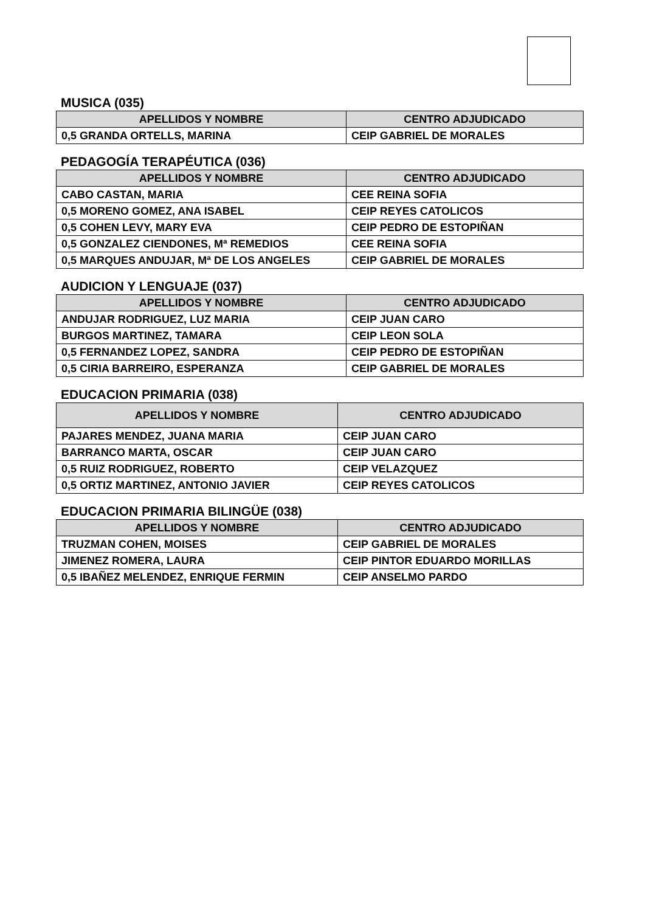MUSICA (035)
| APELLIDOS Y NOMBRE | CENTRO ADJUDICADO |
| --- | --- |
| 0,5 GRANDA ORTELLS, MARINA | CEIP GABRIEL DE MORALES |
PEDAGOGÍA TERAPÉUTICA (036)
| APELLIDOS Y NOMBRE | CENTRO ADJUDICADO |
| --- | --- |
| CABO CASTAN, MARIA | CEE REINA SOFIA |
| 0,5 MORENO GOMEZ, ANA ISABEL | CEIP REYES CATOLICOS |
| 0,5 COHEN LEVY, MARY EVA | CEIP PEDRO DE ESTOPIÑAN |
| 0,5 GONZALEZ CIENDONES, Mª REMEDIOS | CEE REINA SOFIA |
| 0,5 MARQUES ANDUJAR, Mª DE LOS ANGELES | CEIP GABRIEL DE MORALES |
AUDICION Y LENGUAJE (037)
| APELLIDOS Y NOMBRE | CENTRO ADJUDICADO |
| --- | --- |
| ANDUJAR RODRIGUEZ, LUZ MARIA | CEIP JUAN CARO |
| BURGOS MARTINEZ, TAMARA | CEIP LEON SOLA |
| 0,5 FERNANDEZ LOPEZ, SANDRA | CEIP PEDRO DE ESTOPIÑAN |
| 0,5 CIRIA BARREIRO, ESPERANZA | CEIP GABRIEL DE MORALES |
EDUCACION PRIMARIA (038)
| APELLIDOS Y NOMBRE | CENTRO ADJUDICADO |
| --- | --- |
| PAJARES MENDEZ, JUANA MARIA | CEIP JUAN CARO |
| BARRANCO MARTA, OSCAR | CEIP JUAN CARO |
| 0,5 RUIZ RODRIGUEZ, ROBERTO | CEIP VELAZQUEZ |
| 0,5 ORTIZ MARTINEZ, ANTONIO JAVIER | CEIP REYES CATOLICOS |
EDUCACION PRIMARIA BILINGÜE (038)
| APELLIDOS Y NOMBRE | CENTRO ADJUDICADO |
| --- | --- |
| TRUZMAN COHEN, MOISES | CEIP GABRIEL DE MORALES |
| JIMENEZ ROMERA, LAURA | CEIP PINTOR EDUARDO MORILLAS |
| 0,5 IBAÑEZ MELENDEZ, ENRIQUE FERMIN | CEIP ANSELMO PARDO |